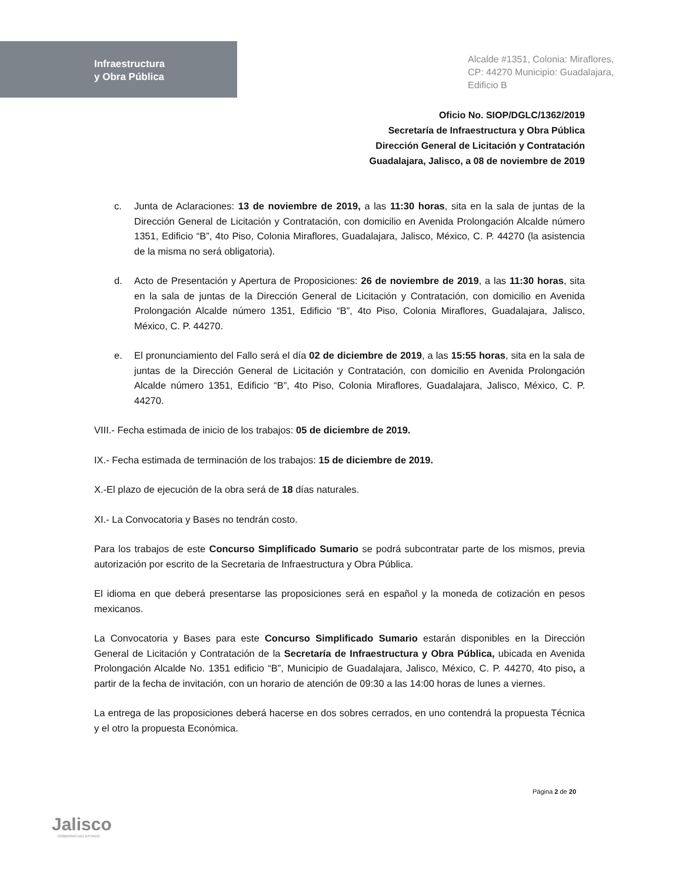Infraestructura
y Obra Pública
Alcalde #1351, Colonia: Miraflores,
CP: 44270 Municipio: Guadalajara,
Edificio B
Oficio No. SIOP/DGLC/1362/2019
Secretaría de Infraestructura y Obra Pública
Dirección General de Licitación y Contratación
Guadalajara, Jalisco, a 08 de noviembre de 2019
c. Junta de Aclaraciones: 13 de noviembre de 2019, a las 11:30 horas, sita en la sala de juntas de la Dirección General de Licitación y Contratación, con domicilio en Avenida Prolongación Alcalde número 1351, Edificio “B”, 4to Piso, Colonia Miraflores, Guadalajara, Jalisco, México, C. P. 44270 (la asistencia de la misma no será obligatoria).
d. Acto de Presentación y Apertura de Proposiciones: 26 de noviembre de 2019, a las 11:30 horas, sita en la sala de juntas de la Dirección General de Licitación y Contratación, con domicilio en Avenida Prolongación Alcalde número 1351, Edificio “B”, 4to Piso, Colonia Miraflores, Guadalajara, Jalisco, México, C. P. 44270.
e. El pronunciamiento del Fallo será el día 02 de diciembre de 2019, a las 15:55 horas, sita en la sala de juntas de la Dirección General de Licitación y Contratación, con domicilio en Avenida Prolongación Alcalde número 1351, Edificio “B”, 4to Piso, Colonia Miraflores, Guadalajara, Jalisco, México, C. P. 44270.
VIII.- Fecha estimada de inicio de los trabajos: 05 de diciembre de 2019.
IX.- Fecha estimada de terminación de los trabajos: 15 de diciembre de 2019.
X.-El plazo de ejecución de la obra será de 18 días naturales.
XI.- La Convocatoria y Bases no tendrán costo.
Para los trabajos de este Concurso Simplificado Sumario se podrá subcontratar parte de los mismos, previa autorización por escrito de la Secretaria de Infraestructura y Obra Pública.
El idioma en que deberá presentarse las proposiciones será en español y la moneda de cotización en pesos mexicanos.
La Convocatoria y Bases para este Concurso Simplificado Sumario estarán disponibles en la Dirección General de Licitación y Contratación de la Secretaría de Infraestructura y Obra Pública, ubicada en Avenida Prolongación Alcalde No. 1351 edificio “B”, Municipio de Guadalajara, Jalisco, México, C. P. 44270, 4to piso, a partir de la fecha de invitación, con un horario de atención de 09:30 a las 14:00 horas de lunes a viernes.
La entrega de las proposiciones deberá hacerse en dos sobres cerrados, en uno contendrá la propuesta Técnica y el otro la propuesta Económica.
Página 2 de 20
Jalisco
GOBIERNO DEL ESTADO